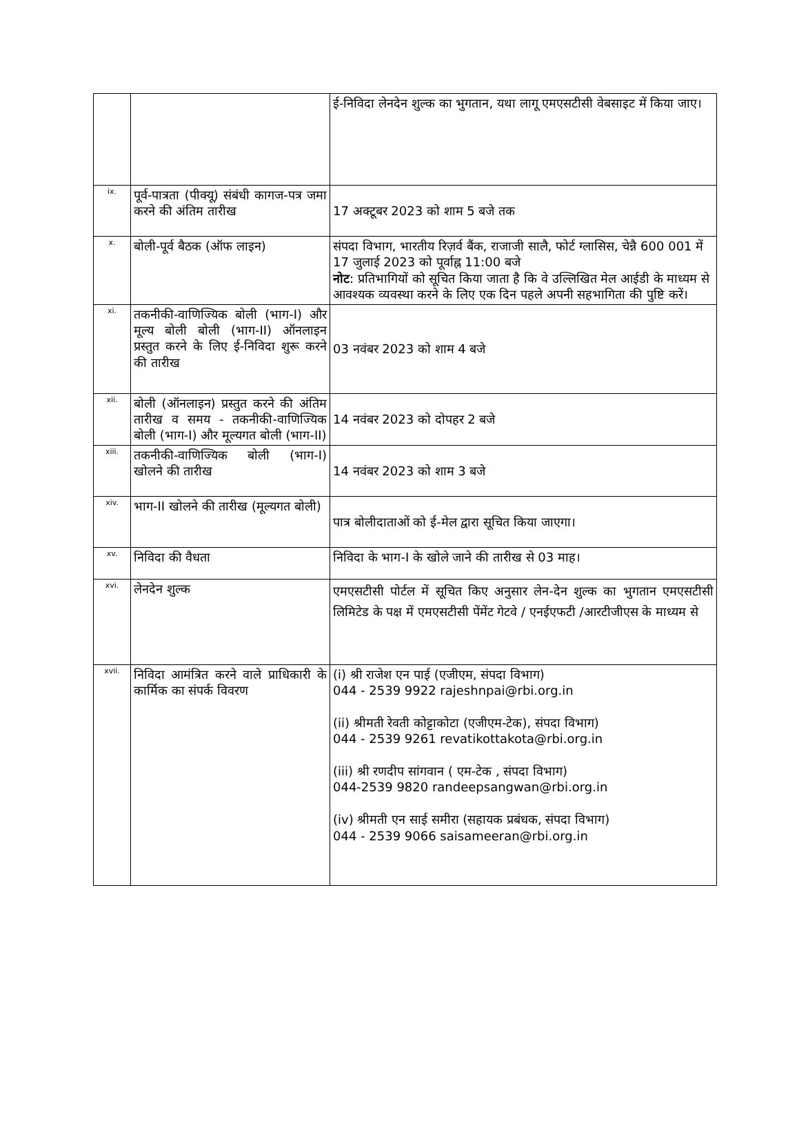| | | ई-निविदा लेनदेन शुल्क का भुगतान, यथा लागू एमएसटीसी वेबसाइट में किया जाए। |
| ix. | पूर्व-पात्रता (पीक्यू) संबंधी कागज-पत्र जमा करने की अंतिम तारीख | 17 अक्टूबर 2023 को शाम 5 बजे तक |
| x. | बोली-पूर्व बैठक (ऑफ लाइन) | संपदा विभाग, भारतीय रिज़र्व बैंक, राजाजी सालै, फोर्ट ग्लासिस, चेन्नै 600 001 में 17 जुलाई 2023 को पूर्वाह्न 11:00 बजे नोट : प्रतिभागियों को सूचित किया जाता है कि वे उल्लिखित मेल आईडी के माध्यम से आवश्यक व्यवस्था करने के लिए एक दिन पहले अपनी सहभागिता की पुष्टि करें। |
| xi. | तकनीकी-वाणिज्यिक बोली (भाग-I) और मूल्य बोली बोली (भाग-II) ऑनलाइन प्रस्तुत करने के लिए ई-निविदा शुरू करने की तारीख | 03 नवंबर 2023 को शाम 4 बजे |
| xii. | बोली (ऑनलाइन) प्रस्तुत करने की अंतिम तारीख व समय - तकनीकी-वाणिज्यिक बोली (भाग-I) और मूल्यगत बोली (भाग-II) | 14 नवंबर 2023 को दोपहर 2 बजे |
| xiii. | तकनीकी-वाणिज्यिक बोली (भाग-I) खोलने की तारीख | 14 नवंबर 2023 को शाम 3 बजे |
| xiv. | भाग-II खोलने की तारीख (मूल्यगत बोली) | पात्र बोलीदाताओं को ई-मेल द्वारा सूचित किया जाएगा। |
| xv. | निविदा की वैधता | निविदा के भाग-I के खोले जाने की तारीख से 03 माह। |
| xvi. | लेनदेन शुल्क | एमएसटीसी पोर्टल में सूचित किए अनुसार लेन-देन शुल्क का भुगतान एमएसटीसी लिमिटेड के पक्ष में एमएसटीसी पेंमेंट गेटवे / एनईएफटी /आरटीजीएस के माध्यम से |
| xvii. | निविदा आमंत्रित करने वाले प्राधिकारी के कार्मिक का संपर्क विवरण | (i) श्री राजेश एन पाई (एजीएम, संपदा विभाग) 044 - 2539 9922 rajeshnpai@rbi.org.in (ii) श्रीमती रेवती कोट्टाकोटा (एजीएम-टेक), संपदा विभाग) 044 - 2539 9261 revatikottakota@rbi.org.in (iii) श्री रणदीप सांगवान ( एम-टेक , संपदा विभाग) 044-2539 9820 randeepsangwan@rbi.org.in (iv) श्रीमती एन साई समीरा (सहायक प्रबंधक, संपदा विभाग) 044 - 2539 9066 saisameeran@rbi.org.in |